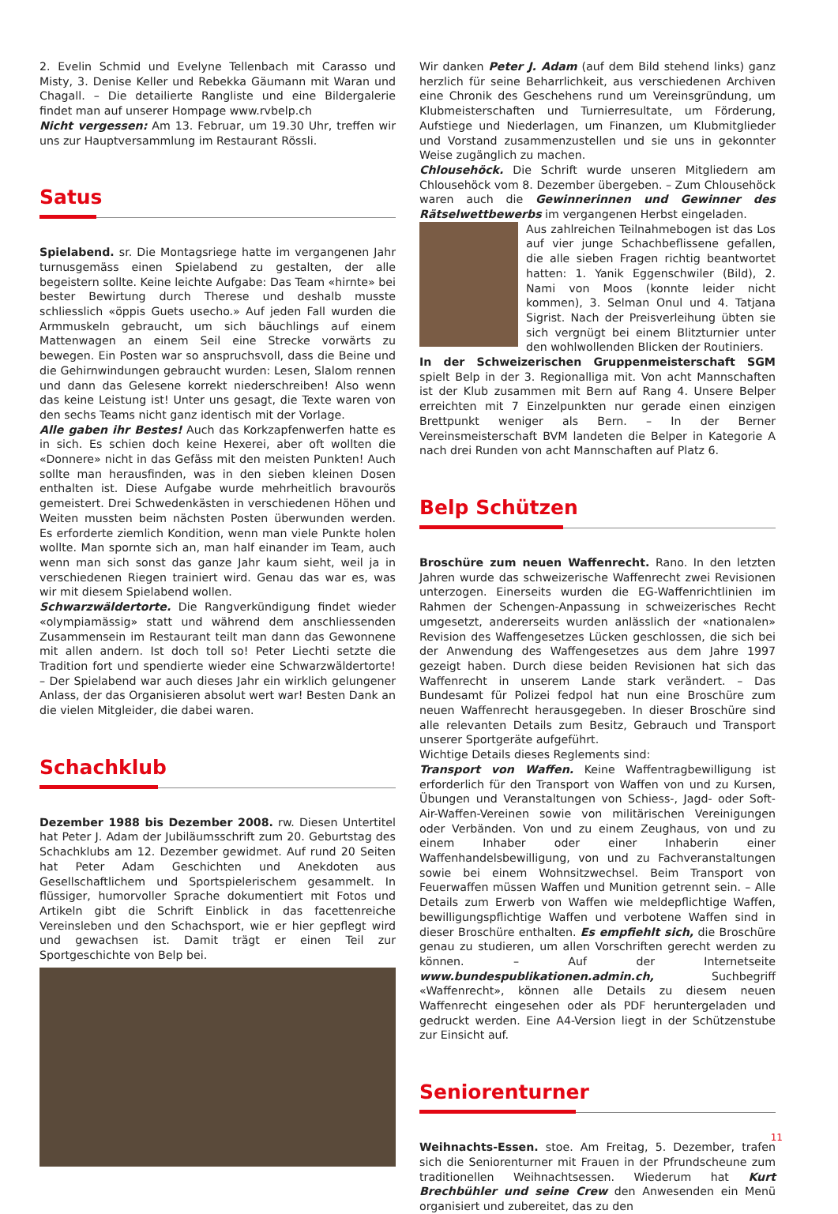2. Evelin Schmid und Evelyne Tellenbach mit Carasso und Misty, 3. Denise Keller und Rebekka Gäumann mit Waran und Chagall. – Die detailierte Rangliste und eine Bildergalerie findet man auf unserer Hompage www.rvbelp.ch
Nicht vergessen: Am 13. Februar, um 19.30 Uhr, treffen wir uns zur Hauptversammlung im Restaurant Rössli.
Satus
Spielabend. sr. Die Montagsriege hatte im vergangenen Jahr turnusgemäss einen Spielabend zu gestalten, der alle begeistern sollte. Keine leichte Aufgabe: Das Team «hirnte» bei bester Bewirtung durch Therese und deshalb musste schliesslich «öppis Guets usecho.» Auf jeden Fall wurden die Armmuskeln gebraucht, um sich bäuchlings auf einem Mattenwagen an einem Seil eine Strecke vorwärts zu bewegen. Ein Posten war so anspruchsvoll, dass die Beine und die Gehirnwindungen gebraucht wurden: Lesen, Slalom rennen und dann das Gelesene korrekt niederschreiben! Also wenn das keine Leistung ist! Unter uns gesagt, die Texte waren von den sechs Teams nicht ganz identisch mit der Vorlage.
Alle gaben ihr Bestes! Auch das Korkzapfenwerfen hatte es in sich. Es schien doch keine Hexerei, aber oft wollten die «Donnere» nicht in das Gefäss mit den meisten Punkten! Auch sollte man herausfinden, was in den sieben kleinen Dosen enthalten ist. Diese Aufgabe wurde mehrheitlich bravourös gemeistert. Drei Schwedenkästen in verschiedenen Höhen und Weiten mussten beim nächsten Posten überwunden werden. Es erforderte ziemlich Kondition, wenn man viele Punkte holen wollte. Man spornte sich an, man half einander im Team, auch wenn man sich sonst das ganze Jahr kaum sieht, weil ja in verschiedenen Riegen trainiert wird. Genau das war es, was wir mit diesem Spielabend wollen.
Schwarzwäldertorte. Die Rangverkündigung findet wieder «olympiamässig» statt und während dem anschliessenden Zusammensein im Restaurant teilt man dann das Gewonnene mit allen andern. Ist doch toll so! Peter Liechti setzte die Tradition fort und spendierte wieder eine Schwarzwäldertorte! – Der Spielabend war auch dieses Jahr ein wirklich gelungener Anlass, der das Organisieren absolut wert war! Besten Dank an die vielen Mitgleider, die dabei waren.
Schachklub
Dezember 1988 bis Dezember 2008. rw. Diesen Untertitel hat Peter J. Adam der Jubiläumsschrift zum 20. Geburtstag des Schachklubs am 12. Dezember gewidmet. Auf rund 20 Seiten hat Peter Adam Geschichten und Anekdoten aus Gesellschaftlichem und Sportspielerischem gesammelt. In flüssiger, humorvoller Sprache dokumentiert mit Fotos und Artikeln gibt die Schrift Einblick in das facettenreiche Vereinsleben und den Schachsport, wie er hier gepflegt wird und gewachsen ist. Damit trägt er einen Teil zur Sportgeschichte von Belp bei.
Wir danken Peter J. Adam (auf dem Bild stehend links) ganz herzlich für seine Beharrlichkeit, aus verschiedenen Archiven eine Chronik des Geschehens rund um Vereinsgründung, um Klubmeisterschaften und Turnierresultate, um Förderung, Aufstiege und Niederlagen, um Finanzen, um Klubmitglieder und Vorstand zusammenzustellen und sie uns in gekonnter Weise zugänglich zu machen.
Chlousehöck. Die Schrift wurde unseren Mitgliedern am Chlousehöck vom 8. Dezember übergeben. – Zum Chlousehöck waren auch die Gewinnerinnen und Gewinner des Rätselwettbewerbs im vergangenen Herbst eingeladen.
Aus zahlreichen Teilnahmebogen ist das Los auf vier junge Schachbeflissene gefallen, die alle sieben Fragen richtig beantwortet hatten: 1. Yanik Eggenschwiler (Bild), 2. Nami von Moos (konnte leider nicht kommen), 3. Selman Onul und 4. Tatjana Sigrist. Nach der Preisverleihung übten sie sich vergnügt bei einem Blitzturnier unter den wohlwollenden Blicken der Routiniers.
In der Schweizerischen Gruppenmeisterschaft SGM spielt Belp in der 3. Regionalliga mit. Von acht Mannschaften ist der Klub zusammen mit Bern auf Rang 4. Unsere Belper erreichten mit 7 Einzelpunkten nur gerade einen einzigen Brettpunkt weniger als Bern. – In der Berner Vereinsmeisterschaft BVM landeten die Belper in Kategorie A nach drei Runden von acht Mannschaften auf Platz 6.
Belp Schützen
Broschüre zum neuen Waffenrecht. Rano. In den letzten Jahren wurde das schweizerische Waffenrecht zwei Revisionen unterzogen. Einerseits wurden die EG-Waffenrichtlinien im Rahmen der Schengen-Anpassung in schweizerisches Recht umgesetzt, andererseits wurden anlässlich der «nationalen» Revision des Waffengesetzes Lücken geschlossen, die sich bei der Anwendung des Waffengesetzes aus dem Jahre 1997 gezeigt haben. Durch diese beiden Revisionen hat sich das Waffenrecht in unserem Lande stark verändert. – Das Bundesamt für Polizei fedpol hat nun eine Broschüre zum neuen Waffenrecht herausgegeben. In dieser Broschüre sind alle relevanten Details zum Besitz, Gebrauch und Transport unserer Sportgeräte aufgeführt.
Wichtige Details dieses Reglements sind:
Transport von Waffen. Keine Waffentragbewilligung ist erforderlich für den Transport von Waffen von und zu Kursen, Übungen und Veranstaltungen von Schiess-, Jagd- oder Soft-Air-Waffen-Vereinen sowie von militärischen Vereinigungen oder Verbänden. Von und zu einem Zeughaus, von und zu einem Inhaber oder einer Inhaberin einer Waffenhandelsbewilligung, von und zu Fachveranstaltungen sowie bei einem Wohnsitzwechsel. Beim Transport von Feuerwaffen müssen Waffen und Munition getrennt sein. – Alle Details zum Erwerb von Waffen wie meldepflichtige Waffen, bewilligungspflichtige Waffen und verbotene Waffen sind in dieser Broschüre enthalten. Es empfiehlt sich, die Broschüre genau zu studieren, um allen Vorschriften gerecht werden zu können. – Auf der Internetseite www.bundespublikationen.admin.ch, Suchbegriff «Waffenrecht», können alle Details zu diesem neuen Waffenrecht eingesehen oder als PDF heruntergeladen und gedruckt werden. Eine A4-Version liegt in der Schützenstube zur Einsicht auf.
Seniorenturner
Weihnachts-Essen. stoe. Am Freitag, 5. Dezember, trafen sich die Seniorenturner mit Frauen in der Pfrundscheune zum traditionellen Weihnachtsessen. Wiederum hat Kurt Brechbühler und seine Crew den Anwesenden ein Menü organisiert und zubereitet, das zu den
11